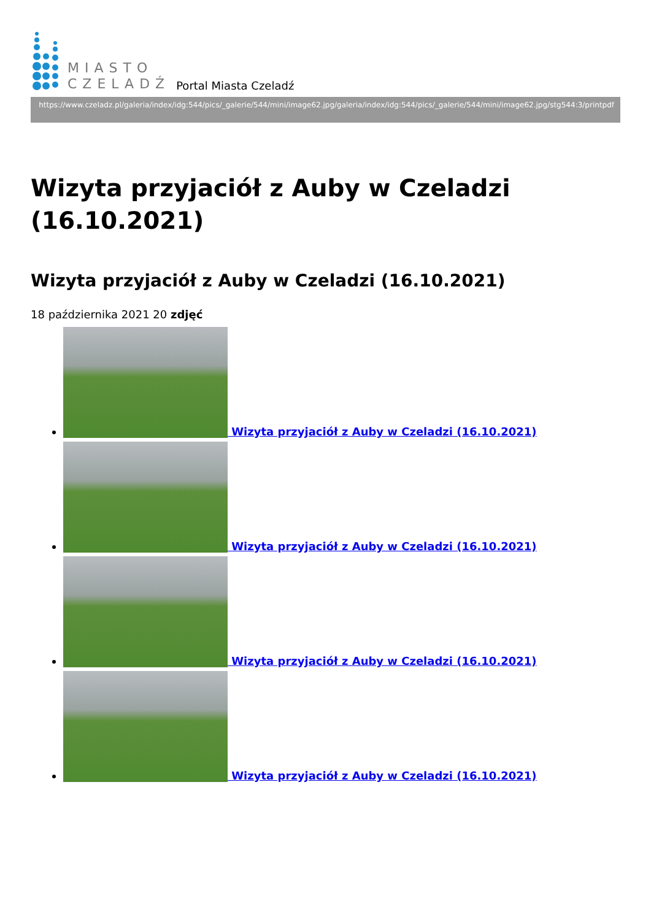MIASTO
CZELADŹ
Portal Miasta Czeladź
https://www.czeladz.pl/galeria/index/idg:544/pics/_galerie/544/mini/image62.jpg/galeria/index/idg:544/pics/_galerie/544/mini/image62.jpg/stg544:3/printpdf
Wizyta przyjaciół z Auby w Czeladzi (16.10.2021)
Wizyta przyjaciół z Auby w Czeladzi (16.10.2021)
18 października 2021 20 zdjęć
Wizyta przyjaciół z Auby w Czeladzi (16.10.2021)
Wizyta przyjaciół z Auby w Czeladzi (16.10.2021)
Wizyta przyjaciół z Auby w Czeladzi (16.10.2021)
Wizyta przyjaciół z Auby w Czeladzi (16.10.2021)